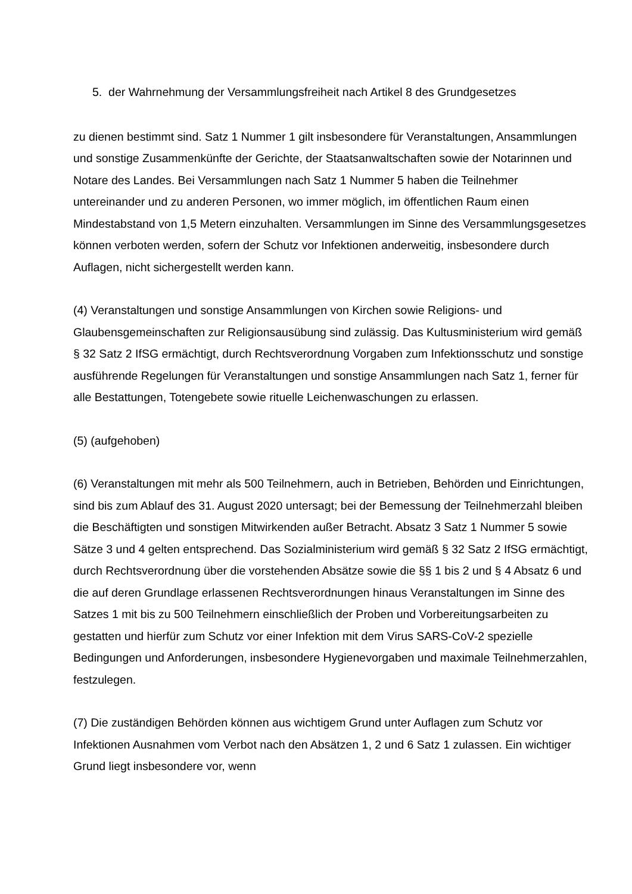5. der Wahrnehmung der Versammlungsfreiheit nach Artikel 8 des Grundgesetzes
zu dienen bestimmt sind. Satz 1 Nummer 1 gilt insbesondere für Veranstaltungen, Ansammlungen und sonstige Zusammenkünfte der Gerichte, der Staatsanwaltschaften sowie der Notarinnen und Notare des Landes. Bei Versammlungen nach Satz 1 Nummer 5 haben die Teilnehmer untereinander und zu anderen Personen, wo immer möglich, im öffentlichen Raum einen Mindestabstand von 1,5 Metern einzuhalten. Versammlungen im Sinne des Versammlungsgesetzes können verboten werden, sofern der Schutz vor Infektionen anderweitig, insbesondere durch Auflagen, nicht sichergestellt werden kann.
(4) Veranstaltungen und sonstige Ansammlungen von Kirchen sowie Religions- und Glaubensgemeinschaften zur Religionsausübung sind zulässig. Das Kultusministerium wird gemäß § 32 Satz 2 IfSG ermächtigt, durch Rechtsverordnung Vorgaben zum Infektionsschutz und sonstige ausführende Regelungen für Veranstaltungen und sonstige Ansammlungen nach Satz 1, ferner für alle Bestattungen, Totengebete sowie rituelle Leichenwaschungen zu erlassen.
(5) (aufgehoben)
(6) Veranstaltungen mit mehr als 500 Teilnehmern, auch in Betrieben, Behörden und Einrichtungen, sind bis zum Ablauf des 31. August 2020 untersagt; bei der Bemessung der Teilnehmerzahl bleiben die Beschäftigten und sonstigen Mitwirkenden außer Betracht. Absatz 3 Satz 1 Nummer 5 sowie Sätze 3 und 4 gelten entsprechend. Das Sozialministerium wird gemäß § 32 Satz 2 IfSG ermächtigt, durch Rechtsverordnung über die vorstehenden Absätze sowie die §§ 1 bis 2 und § 4 Absatz 6 und die auf deren Grundlage erlassenen Rechtsverordnungen hinaus Veranstaltungen im Sinne des Satzes 1 mit bis zu 500 Teilnehmern einschließlich der Proben und Vorbereitungsarbeiten zu gestatten und hierfür zum Schutz vor einer Infektion mit dem Virus SARS-CoV-2 spezielle Bedingungen und Anforderungen, insbesondere Hygienevorgaben und maximale Teilnehmerzahlen, festzulegen.
(7) Die zuständigen Behörden können aus wichtigem Grund unter Auflagen zum Schutz vor Infektionen Ausnahmen vom Verbot nach den Absätzen 1, 2 und 6 Satz 1 zulassen. Ein wichtiger Grund liegt insbesondere vor, wenn